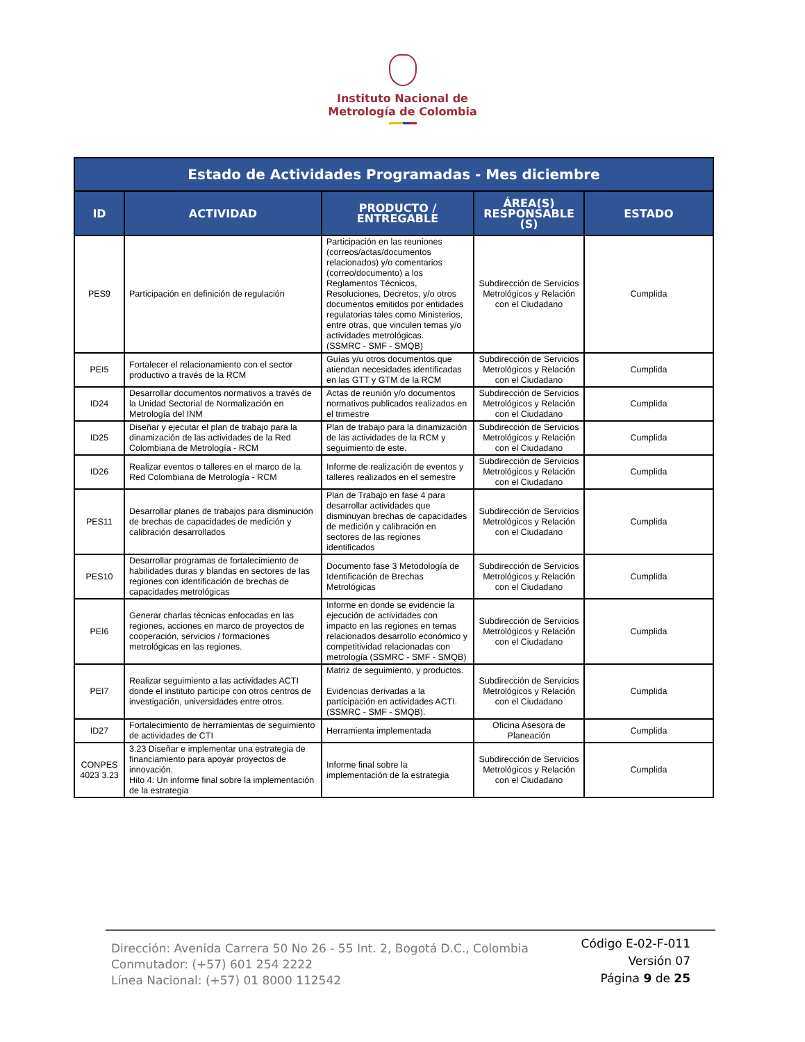Instituto Nacional de
Metrología de Colombia
| Estado de Actividades Programadas - Mes diciembre | | | | |
| --- | --- | --- | --- | --- |
| ID | ACTIVIDAD | PRODUCTO / ENTREGABLE | ÁREA(S) RESPONSABLE (S) | ESTADO |
| PES9 | Participación en definición de regulación | Participación en las reuniones (correos/actas/documentos relacionados) y/o comentarios (correo/documento) a los Reglamentos Técnicos, Resoluciones, Decretos, y/o otros documentos emitidos por entidades regulatorias tales como Ministerios, entre otras, que vinculen temas y/o actividades metrológicas. (SSMRC - SMF - SMQB) | Subdirección de Servicios Metrológicos y Relación con el Ciudadano | Cumplida |
| PEI5 | Fortalecer el relacionamiento con el sector productivo a través de la RCM | Guías y/u otros documentos que atiendan necesidades identificadas en las GTT y GTM de la RCM | Subdirección de Servicios Metrológicos y Relación con el Ciudadano | Cumplida |
| ID24 | Desarrollar documentos normativos a través de la Unidad Sectorial de Normalización en Metrología del INM | Actas de reunión y/o documentos normativos publicados realizados en el trimestre | Subdirección de Servicios Metrológicos y Relación con el Ciudadano | Cumplida |
| ID25 | Diseñar y ejecutar el plan de trabajo para la dinamización de las actividades de la Red Colombiana de Metrología - RCM | Plan de trabajo para la dinamización de las actividades de la RCM y seguimiento de este. | Subdirección de Servicios Metrológicos y Relación con el Ciudadano | Cumplida |
| ID26 | Realizar eventos o talleres en el marco de la Red Colombiana de Metrología - RCM | Informe de realización de eventos y talleres realizados en el semestre | Subdirección de Servicios Metrológicos y Relación con el Ciudadano | Cumplida |
| PES11 | Desarrollar planes de trabajos para disminución de brechas de capacidades de medición y calibración desarrollados | Plan de Trabajo en fase 4 para desarrollar actividades que disminuyan brechas de capacidades de medición y calibración en sectores de las regiones identificados | Subdirección de Servicios Metrológicos y Relación con el Ciudadano | Cumplida |
| PES10 | Desarrollar programas de fortalecimiento de habilidades duras y blandas en sectores de las regiones con identificación de brechas de capacidades metrológicas | Documento fase 3 Metodología de Identificación de Brechas Metrológicas | Subdirección de Servicios Metrológicos y Relación con el Ciudadano | Cumplida |
| PEI6 | Generar charlas técnicas enfocadas en las regiones, acciones en marco de proyectos de cooperación, servicios / formaciones metrológicas en las regiones. | Informe en donde se evidencie la ejecución de actividades con impacto en las regiones en temas relacionados desarrollo económico y competitividad relacionadas con metrología (SSMRC - SMF - SMQB) | Subdirección de Servicios Metrológicos y Relación con el Ciudadano | Cumplida |
| PEI7 | Realizar seguimiento a las actividades ACTI donde el instituto participe con otros centros de investigación, universidades entre otros. | Matriz de seguimiento, y productos. Evidencias derivadas a la participación en actividades ACTI. (SSMRC - SMF - SMQB). | Subdirección de Servicios Metrológicos y Relación con el Ciudadano | Cumplida |
| ID27 | Fortalecimiento de herramientas de seguimiento de actividades de CTI | Herramienta implementada | Oficina Asesora de Planeación | Cumplida |
| CONPES 4023 3.23 | 3.23 Diseñar e implementar una estrategia de financiamiento para apoyar proyectos de innovación. Hito 4: Un informe final sobre la implementación de la estrategia | Informe final sobre la implementación de la estrategia | Subdirección de Servicios Metrológicos y Relación con el Ciudadano | Cumplida |
Dirección: Avenida Carrera 50 No 26 - 55 Int. 2, Bogotá D.C., Colombia
Conmutador: (+57) 601 254 2222
Línea Nacional: (+57) 01 8000 112542
Código E-02-F-011
Versión 07
Página 9 de 25